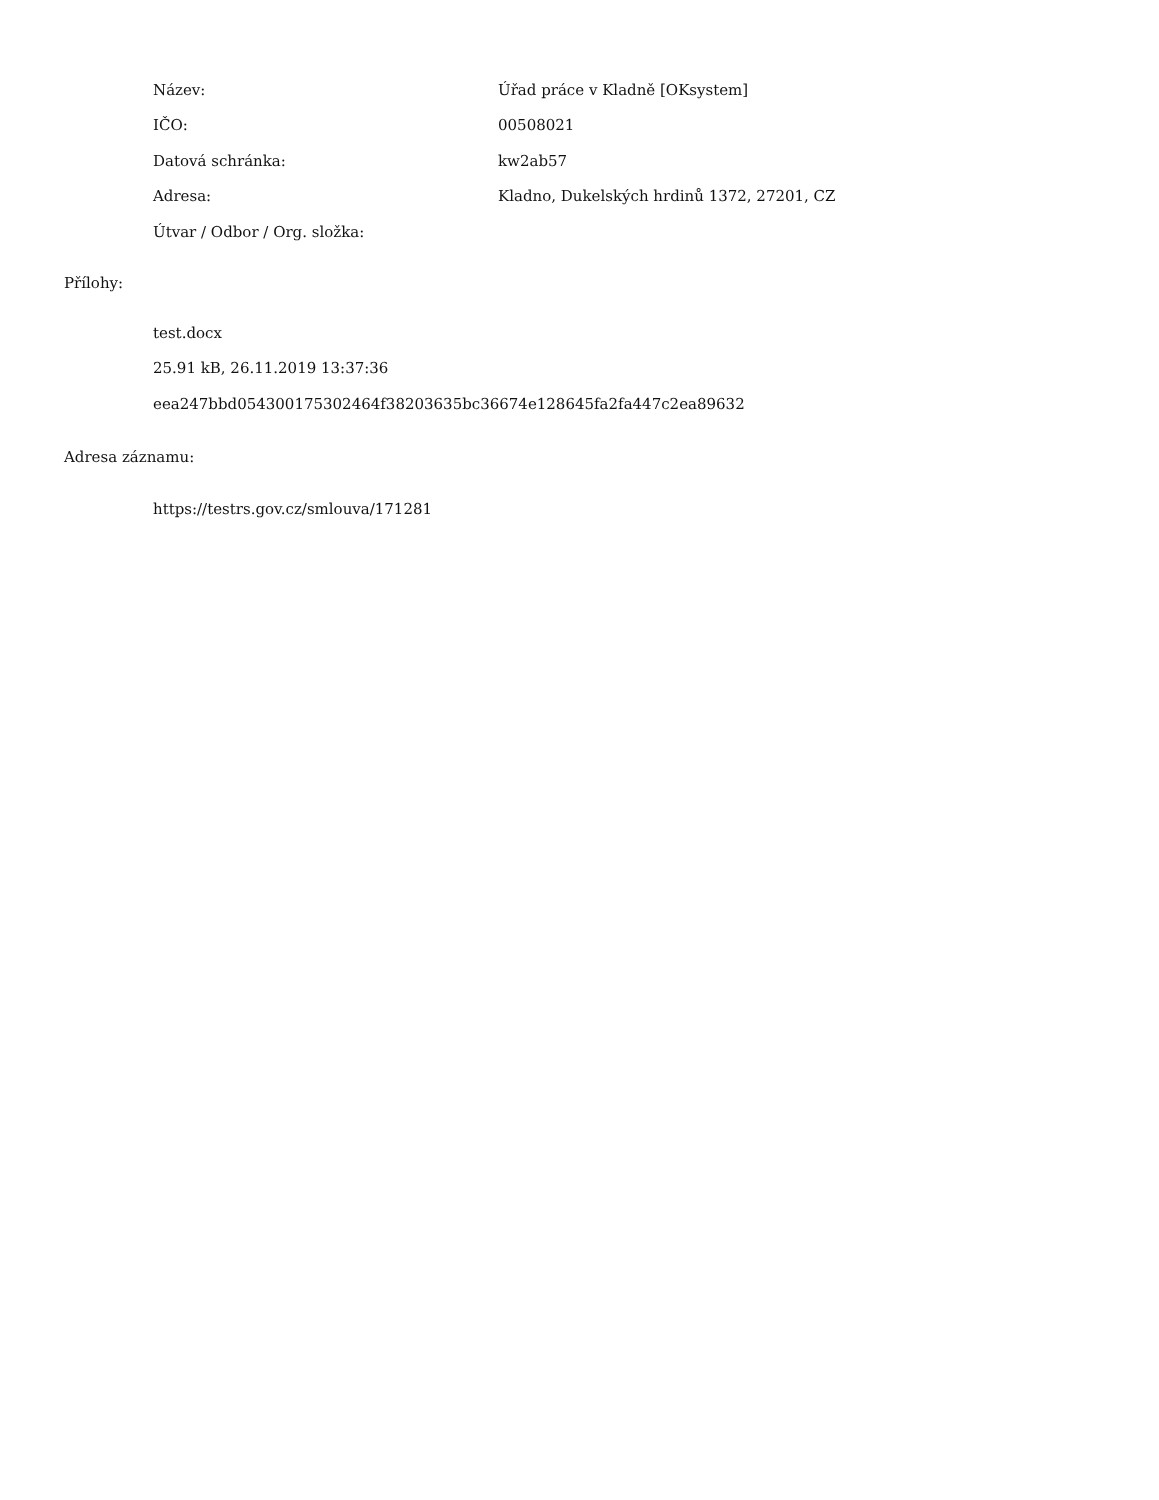| Název: | Úřad práce v Kladně [OKsystem] |
| IČO: | 00508021 |
| Datová schránka: | kw2ab57 |
| Adresa: | Kladno, Dukelských hrdinů 1372, 27201, CZ |
| Útvar / Odbor / Org. složka: | |
Přílohy:
test.docx
25.91 kB, 26.11.2019 13:37:36
eea247bbd054300175302464f38203635bc36674e128645fa2fa447c2ea89632
Adresa záznamu:
https://testrs.gov.cz/smlouva/171281